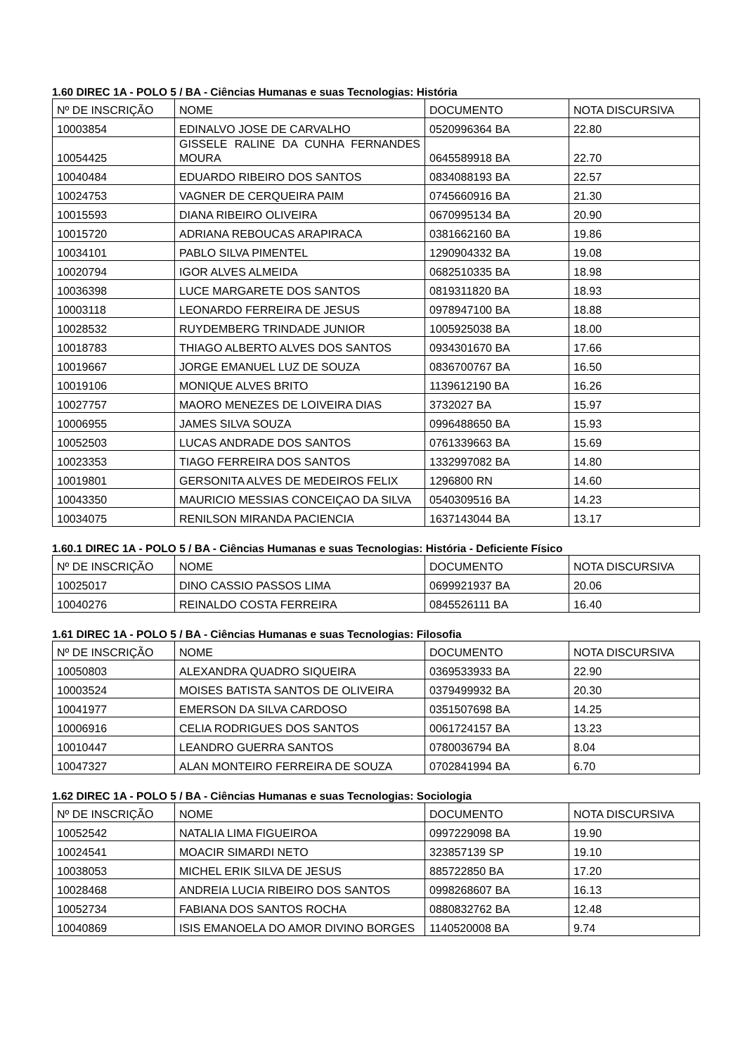1.60 DIREC 1A - POLO 5 / BA - Ciências Humanas e suas Tecnologias: História
| Nº DE INSCRIÇÃO | NOME | DOCUMENTO | NOTA DISCURSIVA |
| 10003854 | EDINALVO JOSE DE CARVALHO | 0520996364 BA | 22.80 |
| 10054425 | GISSELE RALINE DA CUNHA FERNANDES MOURA | 0645589918 BA | 22.70 |
| 10040484 | EDUARDO RIBEIRO DOS SANTOS | 0834088193 BA | 22.57 |
| 10024753 | VAGNER DE CERQUEIRA PAIM | 0745660916 BA | 21.30 |
| 10015593 | DIANA RIBEIRO OLIVEIRA | 0670995134 BA | 20.90 |
| 10015720 | ADRIANA REBOUCAS ARAPIRACA | 0381662160 BA | 19.86 |
| 10034101 | PABLO SILVA PIMENTEL | 1290904332 BA | 19.08 |
| 10020794 | IGOR ALVES ALMEIDA | 0682510335 BA | 18.98 |
| 10036398 | LUCE MARGARETE DOS SANTOS | 0819311820 BA | 18.93 |
| 10003118 | LEONARDO FERREIRA DE JESUS | 0978947100 BA | 18.88 |
| 10028532 | RUYDEMBERG TRINDADE JUNIOR | 1005925038 BA | 18.00 |
| 10018783 | THIAGO ALBERTO ALVES DOS SANTOS | 0934301670 BA | 17.66 |
| 10019667 | JORGE EMANUEL LUZ DE SOUZA | 0836700767 BA | 16.50 |
| 10019106 | MONIQUE ALVES BRITO | 1139612190 BA | 16.26 |
| 10027757 | MAORO MENEZES DE LOIVEIRA DIAS | 3732027 BA | 15.97 |
| 10006955 | JAMES SILVA SOUZA | 0996488650 BA | 15.93 |
| 10052503 | LUCAS ANDRADE DOS SANTOS | 0761339663 BA | 15.69 |
| 10023353 | TIAGO FERREIRA DOS SANTOS | 1332997082 BA | 14.80 |
| 10019801 | GERSONITA ALVES DE MEDEIROS FELIX | 1296800 RN | 14.60 |
| 10043350 | MAURICIO MESSIAS CONCEIÇAO DA SILVA | 0540309516 BA | 14.23 |
| 10034075 | RENILSON MIRANDA PACIENCIA | 1637143044 BA | 13.17 |
1.60.1 DIREC 1A - POLO 5 / BA - Ciências Humanas e suas Tecnologias: História - Deficiente Físico
| Nº DE INSCRIÇÃO | NOME | DOCUMENTO | NOTA DISCURSIVA |
| 10025017 | DINO CASSIO PASSOS LIMA | 0699921937 BA | 20.06 |
| 10040276 | REINALDO COSTA FERREIRA | 0845526111 BA | 16.40 |
1.61 DIREC 1A - POLO 5 / BA - Ciências Humanas e suas Tecnologias: Filosofia
| Nº DE INSCRIÇÃO | NOME | DOCUMENTO | NOTA DISCURSIVA |
| 10050803 | ALEXANDRA QUADRO SIQUEIRA | 0369533933 BA | 22.90 |
| 10003524 | MOISES BATISTA SANTOS DE OLIVEIRA | 0379499932 BA | 20.30 |
| 10041977 | EMERSON DA SILVA CARDOSO | 0351507698 BA | 14.25 |
| 10006916 | CELIA RODRIGUES DOS SANTOS | 0061724157 BA | 13.23 |
| 10010447 | LEANDRO GUERRA SANTOS | 0780036794 BA | 8.04 |
| 10047327 | ALAN MONTEIRO FERREIRA DE SOUZA | 0702841994 BA | 6.70 |
1.62 DIREC 1A - POLO 5 / BA - Ciências Humanas e suas Tecnologias: Sociologia
| Nº DE INSCRIÇÃO | NOME | DOCUMENTO | NOTA DISCURSIVA |
| 10052542 | NATALIA LIMA FIGUEIROA | 0997229098 BA | 19.90 |
| 10024541 | MOACIR SIMARDI NETO | 323857139 SP | 19.10 |
| 10038053 | MICHEL ERIK SILVA DE JESUS | 885722850 BA | 17.20 |
| 10028468 | ANDREIA LUCIA RIBEIRO DOS SANTOS | 0998268607 BA | 16.13 |
| 10052734 | FABIANA DOS SANTOS ROCHA | 0880832762 BA | 12.48 |
| 10040869 | ISIS EMANOELA DO AMOR DIVINO BORGES | 1140520008 BA | 9.74 |